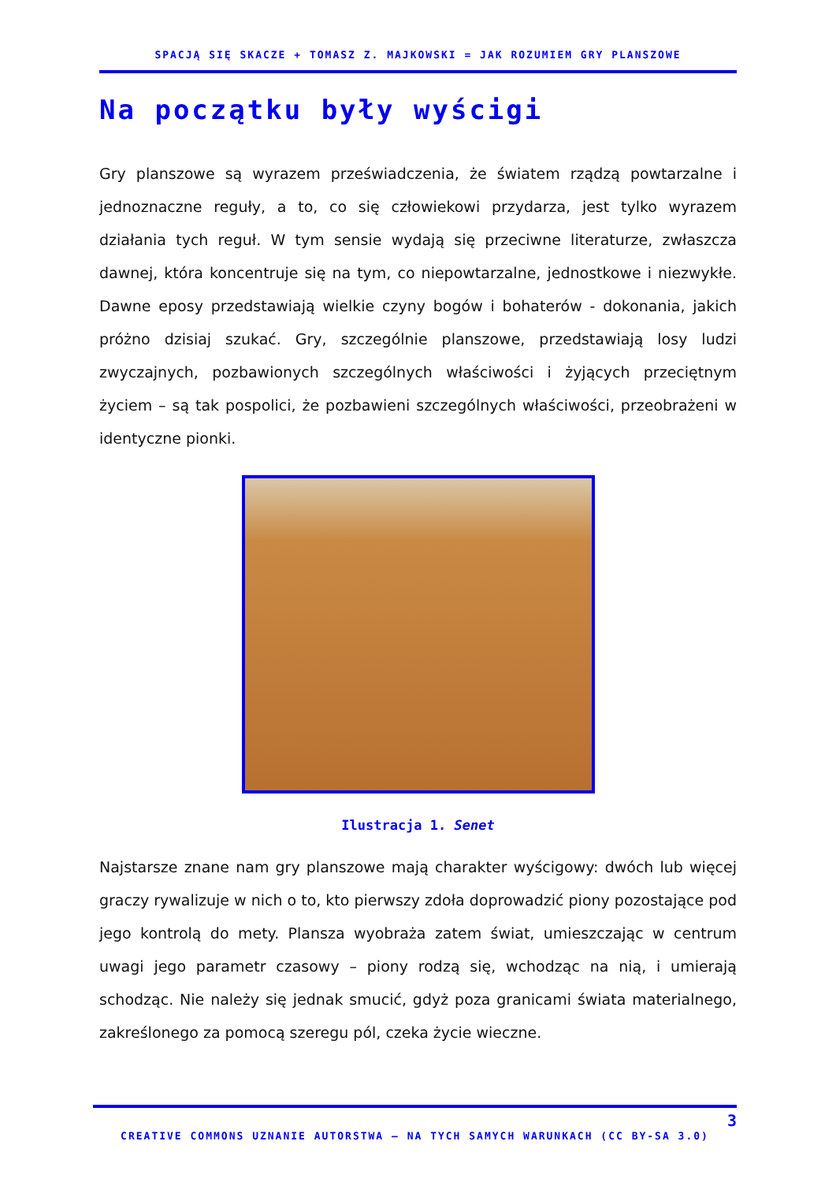SPACJĄ SIĘ SKACZE + TOMASZ Z. MAJKOWSKI = JAK ROZUMIEM GRY PLANSZOWE
Na początku były wyścigi
Gry planszowe są wyrazem przeświadczenia, że światem rządzą powtarzalne i jednoznaczne reguły, a to, co się człowiekowi przydarza, jest tylko wyrazem działania tych reguł. W tym sensie wydają się przeciwne literaturze, zwłaszcza dawnej, która koncentruje się na tym, co niepowtarzalne, jednostkowe i niezwykłe. Dawne eposy przedstawiają wielkie czyny bogów i bohaterów - dokonania, jakich próżno dzisiaj szukać. Gry, szczególnie planszowe, przedstawiają losy ludzi zwyczajnych, pozbawionych szczególnych właściwości i żyjących przeciętnym życiem – są tak pospolici, że pozbawieni szczególnych właściwości, przeobrażeni w identyczne pionki.
Ilustracja 1. Senet
Najstarsze znane nam gry planszowe mają charakter wyścigowy: dwóch lub więcej graczy rywalizuje w nich o to, kto pierwszy zdoła doprowadzić piony pozostające pod jego kontrolą do mety. Plansza wyobraża zatem świat, umieszczając w centrum uwagi jego parametr czasowy – piony rodzą się, wchodząc na nią, i umierają schodząc. Nie należy się jednak smucić, gdyż poza granicami świata materialnego, zakreślonego za pomocą szeregu pól, czeka życie wieczne.
3
CREATIVE COMMONS UZNANIE AUTORSTWA – NA TYCH SAMYCH WARUNKACH (CC BY-SA 3.0)